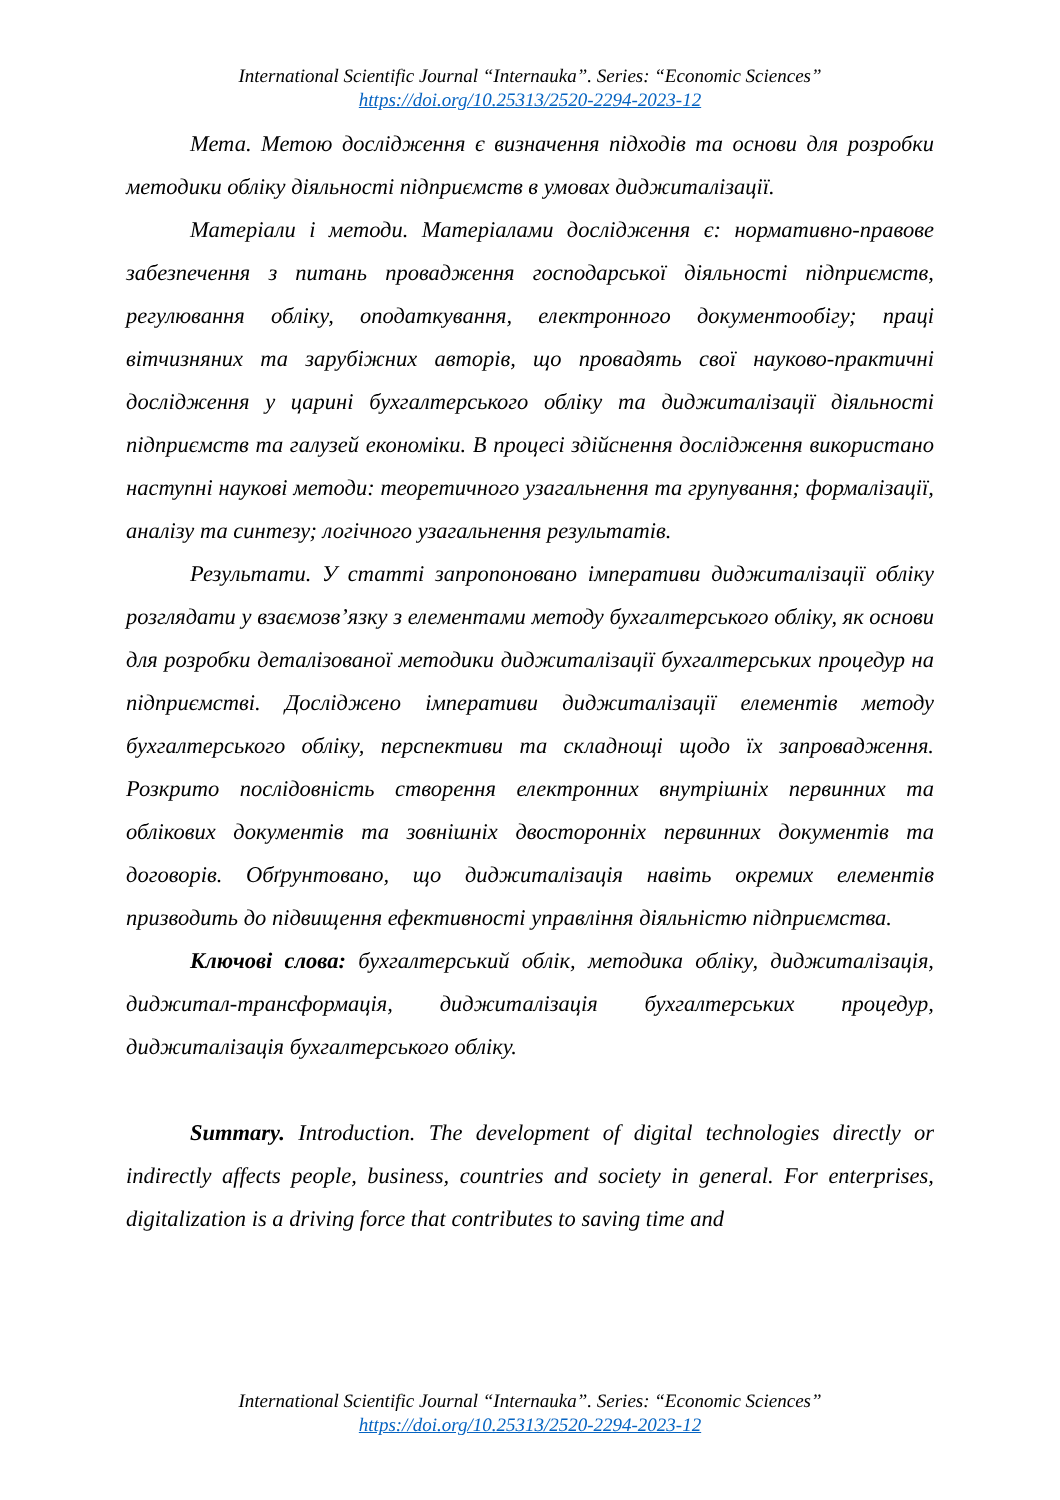International Scientific Journal “Internauka”. Series: “Economic Sciences”
https://doi.org/10.25313/2520-2294-2023-12
Мета. Метою дослідження є визначення підходів та основи для розробки методики обліку діяльності підприємств в умовах диджиталізації.
Матеріали і методи. Матеріалами дослідження є: нормативно-правове забезпечення з питань провадження господарської діяльності підприємств, регулювання обліку, оподаткування, електронного документообігу; праці вітчизняних та зарубіжних авторів, що провадять свої науково-практичні дослідження у царині бухгалтерського обліку та диджиталізації діяльності підприємств та галузей економіки. В процесі здійснення дослідження використано наступні наукові методи: теоретичного узагальнення та групування; формалізації, аналізу та синтезу; логічного узагальнення результатів.
Результати. У статті запропоновано імперативи диджиталізації обліку розглядати у взаємозв’язку з елементами методу бухгалтерського обліку, як основи для розробки деталізованої методики диджиталізації бухгалтерських процедур на підприємстві. Досліджено імперативи диджиталізації елементів методу бухгалтерського обліку, перспективи та складнощі щодо їх запровадження. Розкрито послідовність створення електронних внутрішніх первинних та облікових документів та зовнішніх двосторонніх первинних документів та договорів. Обґрунтовано, що диджиталізація навіть окремих елементів призводить до підвищення ефективності управління діяльністю підприємства.
Ключові слова: бухгалтерський облік, методика обліку, диджиталізація, диджитал-трансформація, диджиталізація бухгалтерських процедур, диджиталізація бухгалтерського обліку.
Summary. Introduction. The development of digital technologies directly or indirectly affects people, business, countries and society in general. For enterprises, digitalization is a driving force that contributes to saving time and
International Scientific Journal “Internauka”. Series: “Economic Sciences”
https://doi.org/10.25313/2520-2294-2023-12